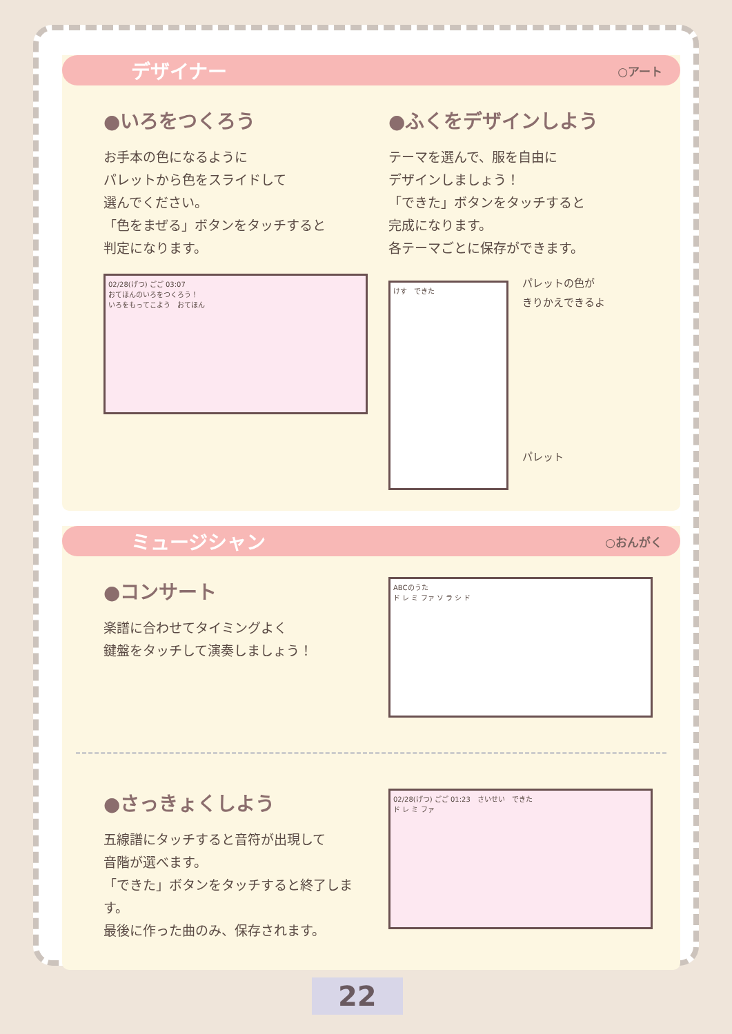デザイナー ○アート
●いろをつくろう
お手本の色になるように
パレットから色をスライドして
選んでください。
「色をまぜる」ボタンをタッチすると
判定になります。
02/28(げつ) ごご 03:07
おてほんのいろをつくろう！
いろをもってこよう　おてほん
●ふくをデザインしよう
テーマを選んで、服を自由に
デザインしましょう！
「できた」ボタンをタッチすると
完成になります。
各テーマごとに保存ができます。
けす　できた
パレットの色が
きりかえできるよ
パレット
ミュージシャン ○おんがく
●コンサート
楽譜に合わせてタイミングよく
鍵盤をタッチして演奏しましょう！
ABCのうた
ド レ ミ ファ ソ ラ シ ド
●さっきょくしよう
五線譜にタッチすると音符が出現して
音階が選べます。
「できた」ボタンをタッチすると終了します。
最後に作った曲のみ、保存されます。
02/28(げつ) ごご 01:23　さいせい　できた
ド レ ミ ファ
22